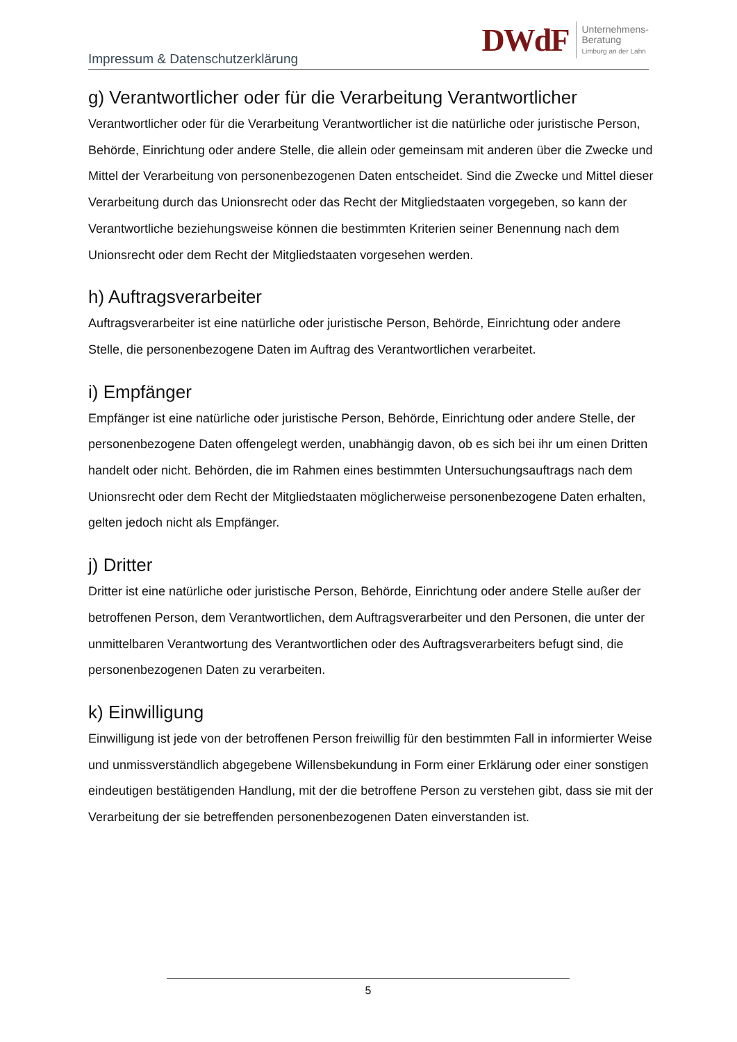Impressum & Datenschutzerklärung
DWdF
Unternehmens-
Beratung
Limburg an der Lahn
g) Verantwortlicher oder für die Verarbeitung Verantwortlicher
Verantwortlicher oder für die Verarbeitung Verantwortlicher ist die natürliche oder juristische Person, Behörde, Einrichtung oder andere Stelle, die allein oder gemeinsam mit anderen über die Zwecke und Mittel der Verarbeitung von personenbezogenen Daten entscheidet. Sind die Zwecke und Mittel dieser Verarbeitung durch das Unionsrecht oder das Recht der Mitgliedstaaten vorgegeben, so kann der Verantwortliche beziehungsweise können die bestimmten Kriterien seiner Benennung nach dem Unionsrecht oder dem Recht der Mitgliedstaaten vorgesehen werden.
h) Auftragsverarbeiter
Auftragsverarbeiter ist eine natürliche oder juristische Person, Behörde, Einrichtung oder andere Stelle, die personenbezogene Daten im Auftrag des Verantwortlichen verarbeitet.
i) Empfänger
Empfänger ist eine natürliche oder juristische Person, Behörde, Einrichtung oder andere Stelle, der personenbezogene Daten offengelegt werden, unabhängig davon, ob es sich bei ihr um einen Dritten handelt oder nicht. Behörden, die im Rahmen eines bestimmten Untersuchungsauftrags nach dem Unionsrecht oder dem Recht der Mitgliedstaaten möglicherweise personenbezogene Daten erhalten, gelten jedoch nicht als Empfänger.
j) Dritter
Dritter ist eine natürliche oder juristische Person, Behörde, Einrichtung oder andere Stelle außer der betroffenen Person, dem Verantwortlichen, dem Auftragsverarbeiter und den Personen, die unter der unmittelbaren Verantwortung des Verantwortlichen oder des Auftragsverarbeiters befugt sind, die personenbezogenen Daten zu verarbeiten.
k) Einwilligung
Einwilligung ist jede von der betroffenen Person freiwillig für den bestimmten Fall in informierter Weise und unmissverständlich abgegebene Willensbekundung in Form einer Erklärung oder einer sonstigen eindeutigen bestätigenden Handlung, mit der die betroffene Person zu verstehen gibt, dass sie mit der Verarbeitung der sie betreffenden personenbezogenen Daten einverstanden ist.
5